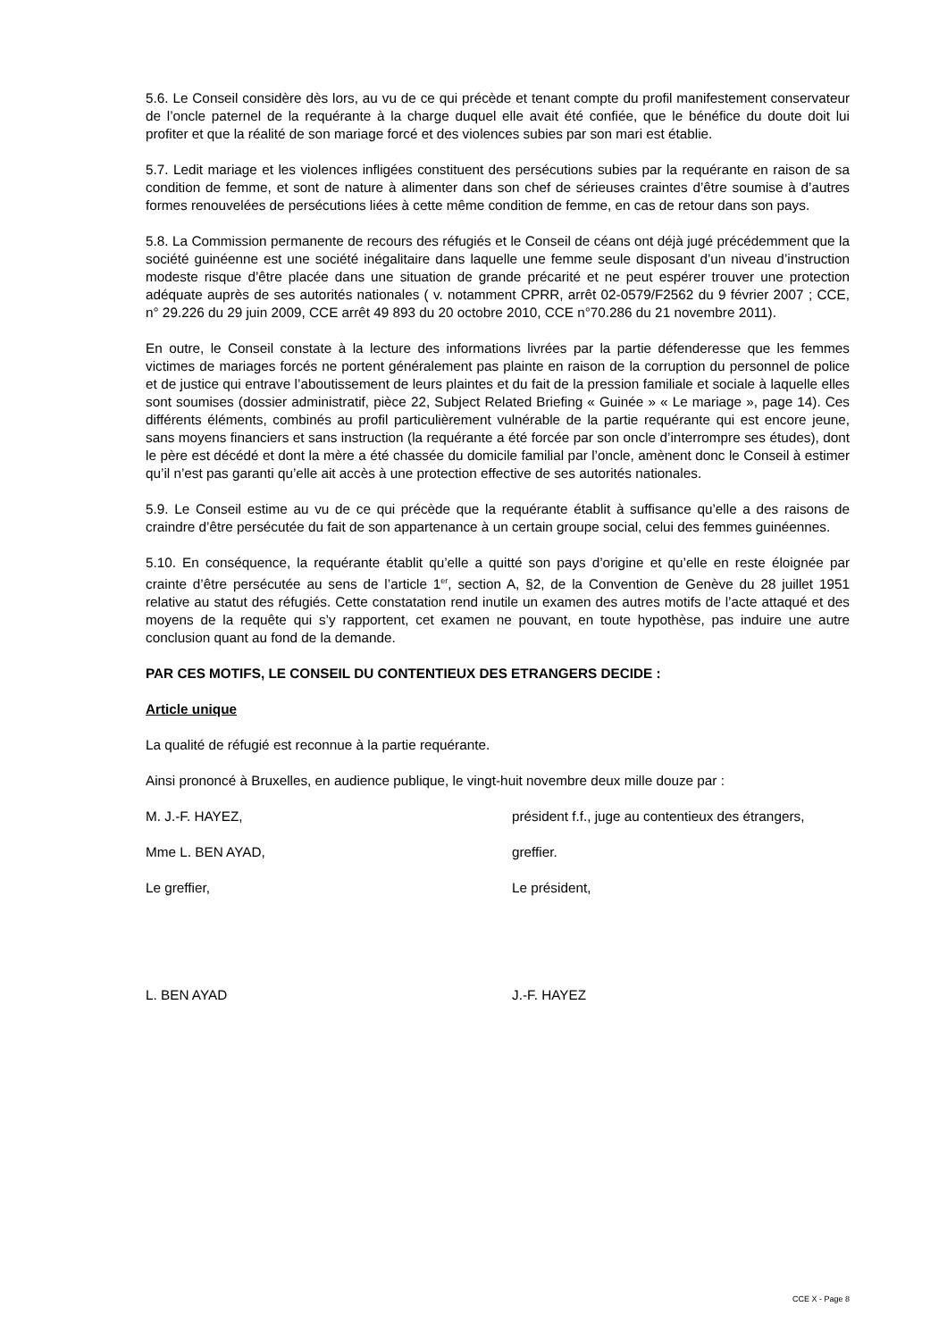5.6. Le Conseil considère dès lors, au vu de ce qui précède et tenant compte du profil manifestement conservateur de l’oncle paternel de la requérante à la charge duquel elle avait été confiée, que le bénéfice du doute doit lui profiter et que la réalité de son mariage forcé et des violences subies par son mari est établie.
5.7. Ledit mariage et les violences infligées constituent des persécutions subies par la requérante en raison de sa condition de femme, et sont de nature à alimenter dans son chef de sérieuses craintes d’être soumise à d’autres formes renouvelées de persécutions liées à cette même condition de femme, en cas de retour dans son pays.
5.8. La Commission permanente de recours des réfugiés et le Conseil de céans ont déjà jugé précédemment que la société guinéenne est une société inégalitaire dans laquelle une femme seule disposant d’un niveau d’instruction modeste risque d’être placée dans une situation de grande précarité et ne peut espérer trouver une protection adéquate auprès de ses autorités nationales ( v. notamment CPRR, arrêt 02-0579/F2562 du 9 février 2007 ; CCE, n° 29.226 du 29 juin 2009, CCE arrêt 49 893 du 20 octobre 2010, CCE n°70.286 du 21 novembre 2011).
En outre, le Conseil constate à la lecture des informations livrées par la partie défenderesse que les femmes victimes de mariages forcés ne portent généralement pas plainte en raison de la corruption du personnel de police et de justice qui entrave l’aboutissement de leurs plaintes et du fait de la pression familiale et sociale à laquelle elles sont soumises (dossier administratif, pièce 22, Subject Related Briefing « Guinée » « Le mariage », page 14). Ces différents éléments, combinés au profil particulièrement vulnérable de la partie requérante qui est encore jeune, sans moyens financiers et sans instruction (la requérante a été forcée par son oncle d’interrompre ses études), dont le père est décédé et dont la mère a été chassée du domicile familial par l’oncle, amènent donc le Conseil à estimer qu’il n’est pas garanti qu’elle ait accès à une protection effective de ses autorités nationales.
5.9. Le Conseil estime au vu de ce qui précède que la requérante établit à suffisance qu’elle a des raisons de craindre d’être persécutée du fait de son appartenance à un certain groupe social, celui des femmes guinéennes.
5.10. En conséquence, la requérante établit qu’elle a quitté son pays d’origine et qu’elle en reste éloignée par crainte d’être persécutée au sens de l’article 1<sup>er</sup>, section A, §2, de la Convention de Genève du 28 juillet 1951 relative au statut des réfugiés. Cette constatation rend inutile un examen des autres motifs de l’acte attaqué et des moyens de la requête qui s’y rapportent, cet examen ne pouvant, en toute hypothèse, pas induire une autre conclusion quant au fond de la demande.
PAR CES MOTIFS, LE CONSEIL DU CONTENTIEUX DES ETRANGERS DECIDE :
Article unique
La qualité de réfugié est reconnue à la partie requérante.
Ainsi prononcé à Bruxelles, en audience publique, le vingt-huit novembre deux mille douze par :
M. J.-F. HAYEZ, président f.f., juge au contentieux des étrangers,
Mme L. BEN AYAD, greffier.
Le greffier, Le président,
L. BEN AYAD J.-F. HAYEZ
CCE X - Page 8